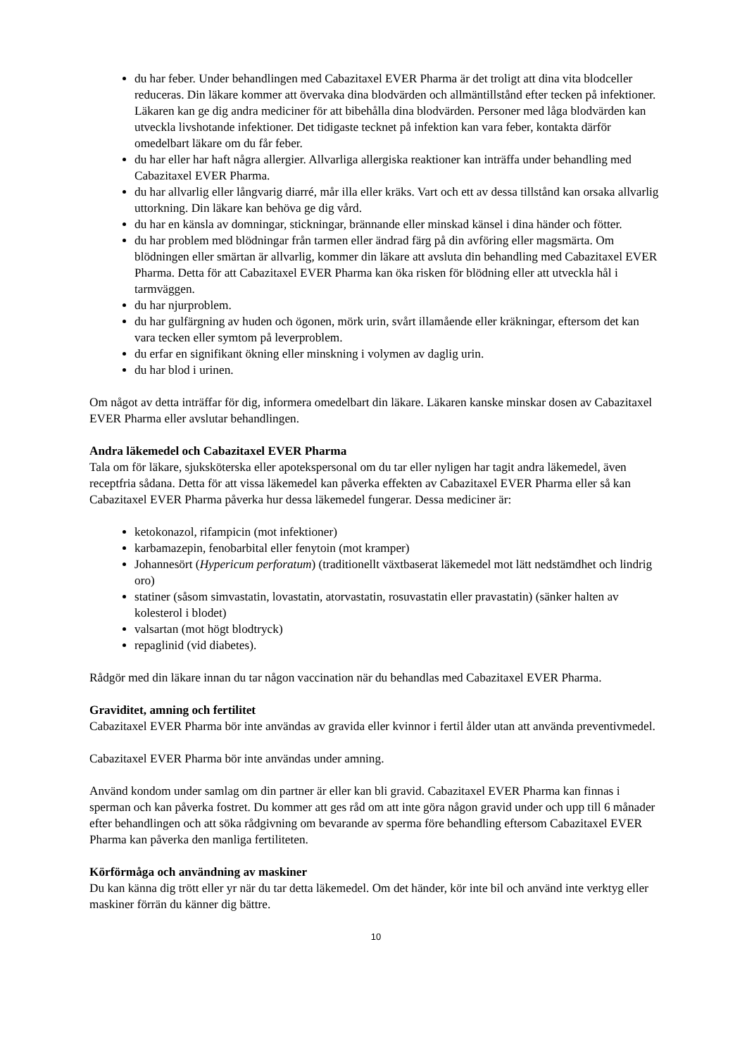du har feber. Under behandlingen med Cabazitaxel EVER Pharma är det troligt att dina vita blodceller reduceras. Din läkare kommer att övervaka dina blodvärden och allmäntillstånd efter tecken på infektioner. Läkaren kan ge dig andra mediciner för att bibehålla dina blodvärden. Personer med låga blodvärden kan utveckla livshotande infektioner. Det tidigaste tecknet på infektion kan vara feber, kontakta därför omedelbart läkare om du får feber.
du har eller har haft några allergier. Allvarliga allergiska reaktioner kan inträffa under behandling med Cabazitaxel EVER Pharma.
du har allvarlig eller långvarig diarré, mår illa eller kräks. Vart och ett av dessa tillstånd kan orsaka allvarlig uttorkning. Din läkare kan behöva ge dig vård.
du har en känsla av domningar, stickningar, brännande eller minskad känsel i dina händer och fötter.
du har problem med blödningar från tarmen eller ändrad färg på din avföring eller magsmärta. Om blödningen eller smärtan är allvarlig, kommer din läkare att avsluta din behandling med Cabazitaxel EVER Pharma. Detta för att Cabazitaxel EVER Pharma kan öka risken för blödning eller att utveckla hål i tarmväggen.
du har njurproblem.
du har gulfärgning av huden och ögonen, mörk urin, svårt illamående eller kräkningar, eftersom det kan vara tecken eller symtom på leverproblem.
du erfar en signifikant ökning eller minskning i volymen av daglig urin.
du har blod i urinen.
Om något av detta inträffar för dig, informera omedelbart din läkare. Läkaren kanske minskar dosen av Cabazitaxel EVER Pharma eller avslutar behandlingen.
Andra läkemedel och Cabazitaxel EVER Pharma
Tala om för läkare, sjuksköterska eller apotekspersonal om du tar eller nyligen har tagit andra läkemedel, även receptfria sådana. Detta för att vissa läkemedel kan påverka effekten av Cabazitaxel EVER Pharma eller så kan Cabazitaxel EVER Pharma påverka hur dessa läkemedel fungerar. Dessa mediciner är:
ketokonazol, rifampicin (mot infektioner)
karbamazepin, fenobarbital eller fenytoin (mot kramper)
Johannesört (Hypericum perforatum) (traditionellt växtbaserat läkemedel mot lätt nedstämdhet och lindrig oro)
statiner (såsom simvastatin, lovastatin, atorvastatin, rosuvastatin eller pravastatin) (sänker halten av kolesterol i blodet)
valsartan (mot högt blodtryck)
repaglinid (vid diabetes).
Rådgör med din läkare innan du tar någon vaccination när du behandlas med Cabazitaxel EVER Pharma.
Graviditet, amning och fertilitet
Cabazitaxel EVER Pharma bör inte användas av gravida eller kvinnor i fertil ålder utan att använda preventivmedel.
Cabazitaxel EVER Pharma bör inte användas under amning.
Använd kondom under samlag om din partner är eller kan bli gravid. Cabazitaxel EVER Pharma kan finnas i sperman och kan påverka fostret. Du kommer att ges råd om att inte göra någon gravid under och upp till 6 månader efter behandlingen och att söka rådgivning om bevarande av sperma före behandling eftersom Cabazitaxel EVER Pharma kan påverka den manliga fertiliteten.
Körförmåga och användning av maskiner
Du kan känna dig trött eller yr när du tar detta läkemedel. Om det händer, kör inte bil och använd inte verktyg eller maskiner förrän du känner dig bättre.
10